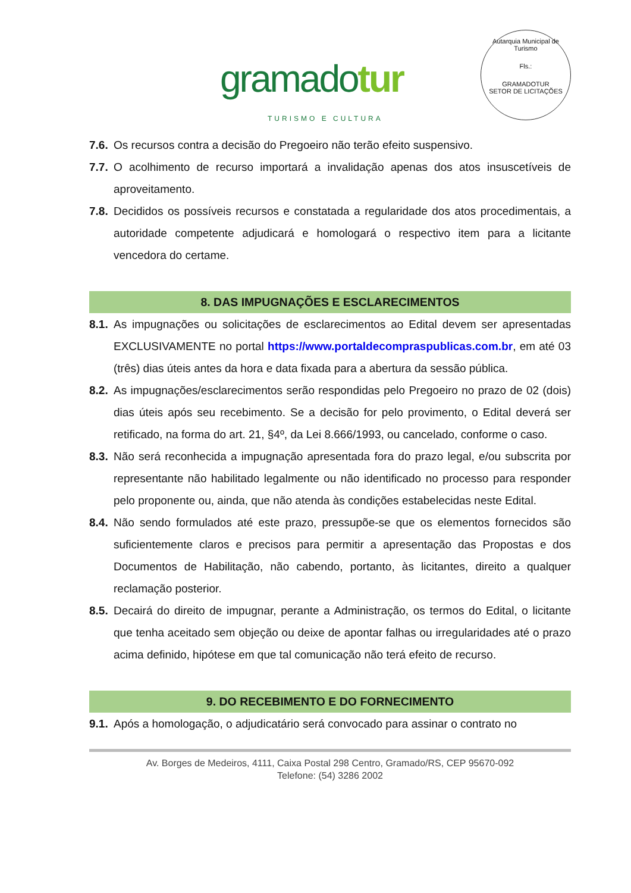gramadotur
TURISMO E CULTURA
Autarquia Municipal de Turismo
Fls.:
GRAMADOTUR
SETOR DE LICITAÇÕES
7.6.
Os recursos contra a decisão do Pregoeiro não terão efeito suspensivo.
7.7.
O acolhimento de recurso importará a invalidação apenas dos atos insuscetíveis de aproveitamento.
7.8.
Decididos os possíveis recursos e constatada a regularidade dos atos procedimentais, a autoridade competente adjudicará e homologará o respectivo item para a licitante vencedora do certame.
8. DAS IMPUGNAÇÕES E ESCLARECIMENTOS
8.1.
As impugnações ou solicitações de esclarecimentos ao Edital devem ser apresentadas EXCLUSIVAMENTE no portal https://www.portaldecompraspublicas.com.br, em até 03 (três) dias úteis antes da hora e data fixada para a abertura da sessão pública.
8.2.
As impugnações/esclarecimentos serão respondidas pelo Pregoeiro no prazo de 02 (dois) dias úteis após seu recebimento. Se a decisão for pelo provimento, o Edital deverá ser retificado, na forma do art. 21, §4º, da Lei 8.666/1993, ou cancelado, conforme o caso.
8.3.
Não será reconhecida a impugnação apresentada fora do prazo legal, e/ou subscrita por representante não habilitado legalmente ou não identificado no processo para responder pelo proponente ou, ainda, que não atenda às condições estabelecidas neste Edital.
8.4.
Não sendo formulados até este prazo, pressupõe-se que os elementos fornecidos são suficientemente claros e precisos para permitir a apresentação das Propostas e dos Documentos de Habilitação, não cabendo, portanto, às licitantes, direito a qualquer reclamação posterior.
8.5.
Decairá do direito de impugnar, perante a Administração, os termos do Edital, o licitante que tenha aceitado sem objeção ou deixe de apontar falhas ou irregularidades até o prazo acima definido, hipótese em que tal comunicação não terá efeito de recurso.
9. DO RECEBIMENTO E DO FORNECIMENTO
9.1.
Após a homologação, o adjudicatário será convocado para assinar o contrato no
Av. Borges de Medeiros, 4111, Caixa Postal 298 Centro, Gramado/RS, CEP 95670-092
Telefone: (54) 3286 2002